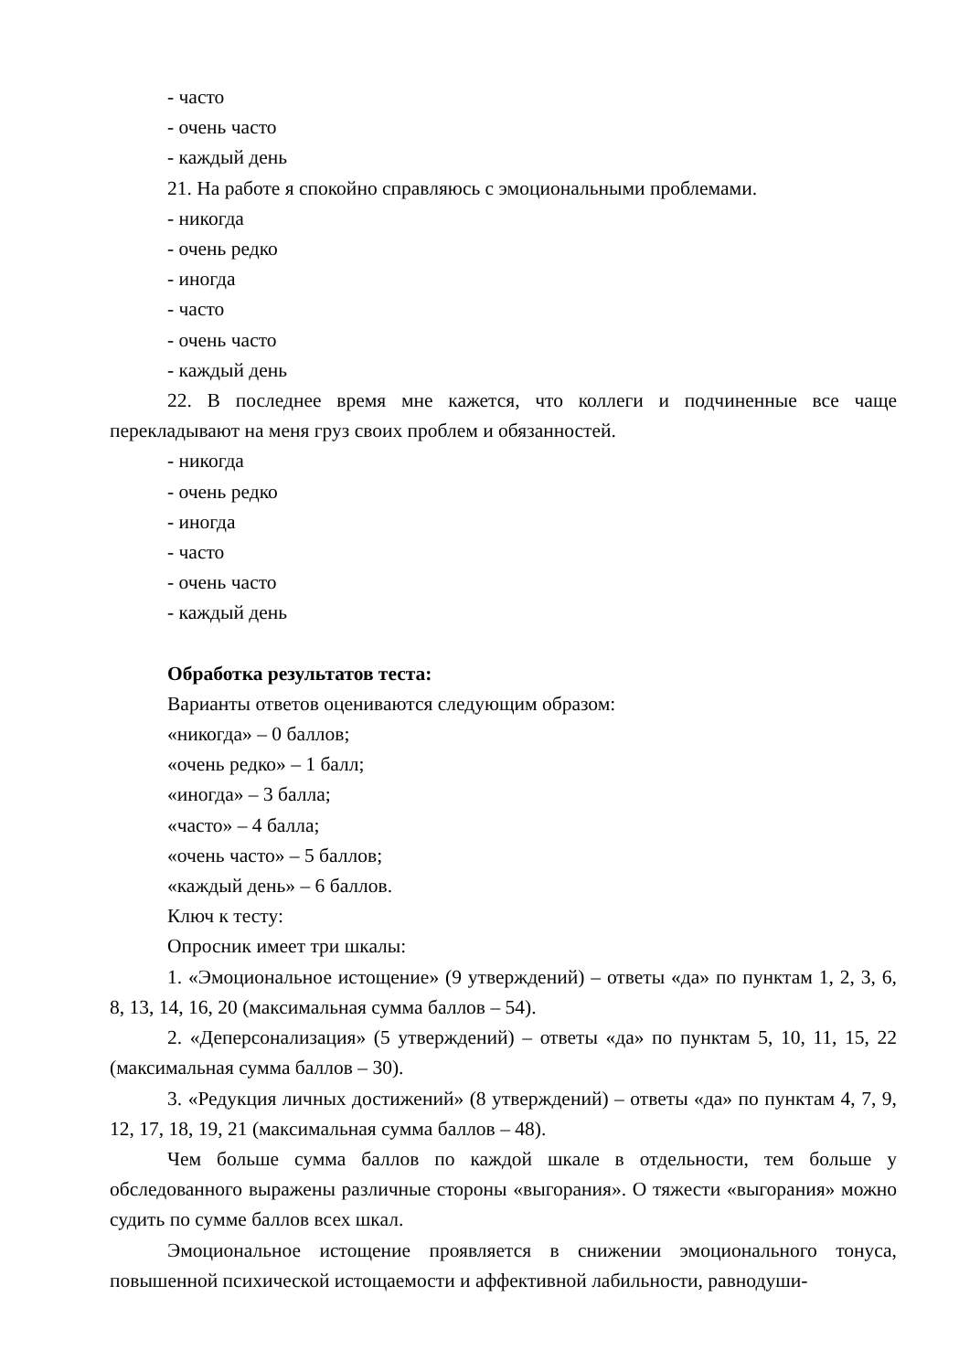- часто
- очень часто
- каждый день
21. На работе я спокойно справляюсь с эмоциональными проблемами.
- никогда
- очень редко
- иногда
- часто
- очень часто
- каждый день
22. В последнее время мне кажется, что коллеги и подчиненные все чаще перекладывают на меня груз своих проблем и обязанностей.
- никогда
- очень редко
- иногда
- часто
- очень часто
- каждый день
Обработка результатов теста:
Варианты ответов оцениваются следующим образом:
«никогда» – 0 баллов;
«очень редко» – 1 балл;
«иногда» – 3 балла;
«часто» – 4 балла;
«очень часто» – 5 баллов;
«каждый день» – 6 баллов.
Ключ к тесту:
Опросник имеет три шкалы:
1. «Эмоциональное истощение» (9 утверждений) – ответы «да» по пунктам 1, 2, 3, 6, 8, 13, 14, 16, 20 (максимальная сумма баллов – 54).
2. «Деперсонализация» (5 утверждений) – ответы «да» по пунктам 5, 10, 11, 15, 22 (максимальная сумма баллов – 30).
3. «Редукция личных достижений» (8 утверждений) – ответы «да» по пунктам 4, 7, 9, 12, 17, 18, 19, 21 (максимальная сумма баллов – 48).
Чем больше сумма баллов по каждой шкале в отдельности, тем больше у обследованного выражены различные стороны «выгорания». О тяжести «выгорания» можно судить по сумме баллов всех шкал.
Эмоциональное истощение проявляется в снижении эмоционального тонуса, повышенной психической истощаемости и аффективной лабильности, равнодуши-